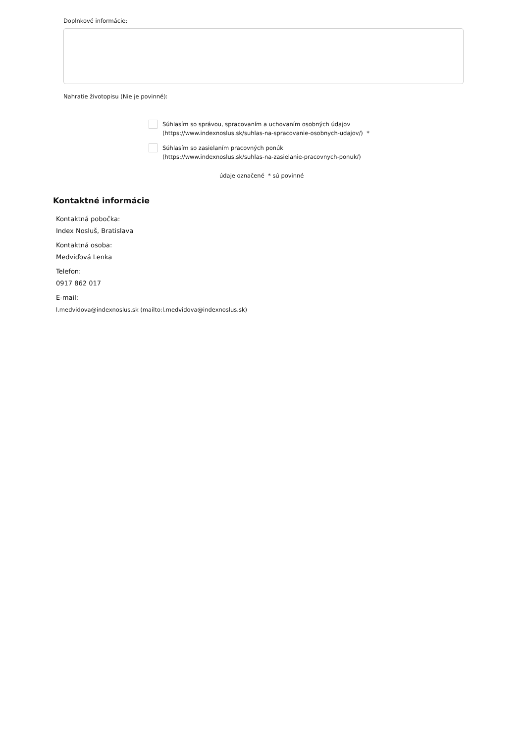Doplnkové informácie:
Nahratie životopisu (Nie je povinné):
Súhlasím so správou, spracovaním a uchovaním osobných údajov
(https://www.indexnoslus.sk/suhlas-na-spracovanie-osobnych-udajov/) *
Súhlasím so zasielaním pracovných ponúk
(https://www.indexnoslus.sk/suhlas-na-zasielanie-pracovnych-ponuk/)
údaje označené * sú povinné
Kontaktné informácie
Kontaktná pobočka:
Index Nosluš, Bratislava
Kontaktná osoba:
Medviďová Lenka
Telefon:
0917 862 017
E-mail:
l.medvidova@indexnoslus.sk (mailto:l.medvidova@indexnoslus.sk)